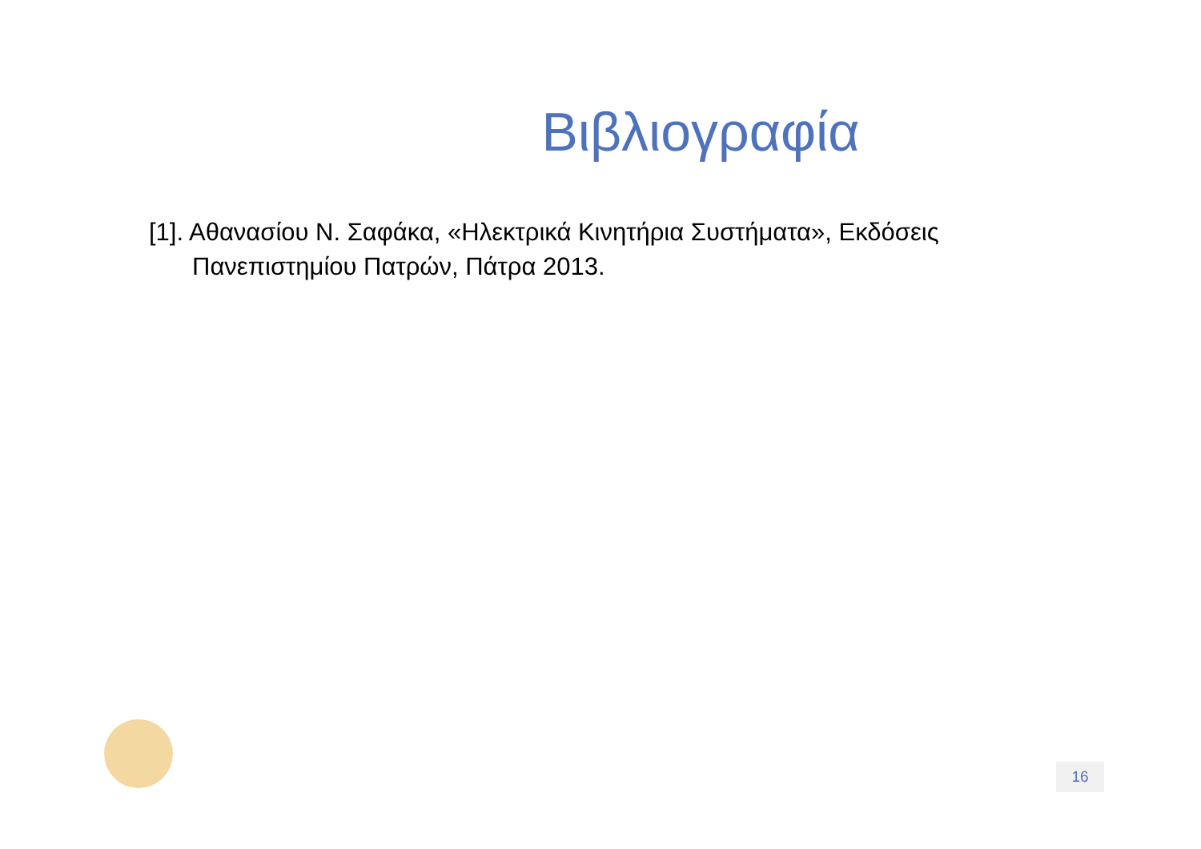Βιβλιογραφία
[1]. Αθανασίου Ν. Σαφάκα, «Ηλεκτρικά Κινητήρια Συστήματα», Εκδόσεις Πανεπιστημίου Πατρών, Πάτρα 2013.
16